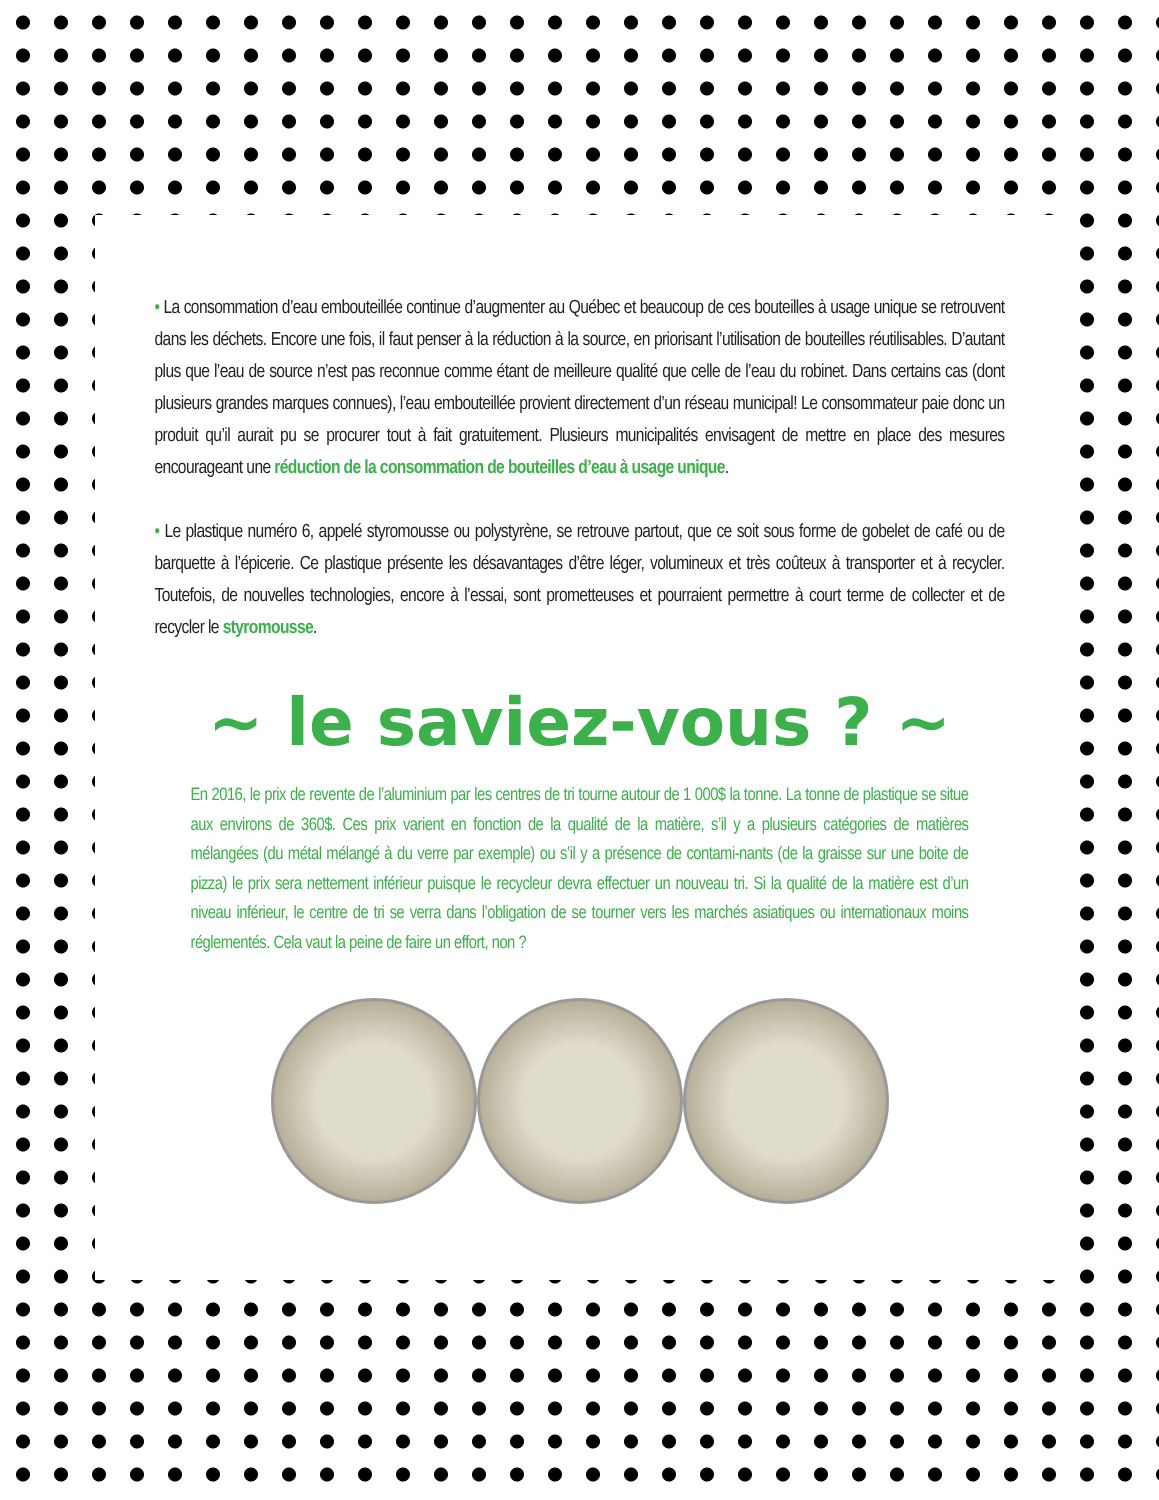• La consommation d’eau embouteillée continue d’augmenter au Québec et beaucoup de ces bouteilles à usage unique se retrouvent dans les déchets. Encore une fois, il faut penser à la réduction à la source, en priorisant l’utilisation de bouteilles réutilisables. D’autant plus que l’eau de source n’est pas reconnue comme étant de meilleure qualité que celle de l’eau du robinet. Dans certains cas (dont plusieurs grandes marques connues), l’eau embouteillée provient directement d’un réseau municipal! Le consommateur paie donc un produit qu’il aurait pu se procurer tout à fait gratuitement. Plusieurs municipalités envisagent de mettre en place des mesures encourageant une réduction de la consommation de bouteilles d’eau à usage unique.
• Le plastique numéro 6, appelé styromousse ou polystyrène, se retrouve partout, que ce soit sous forme de gobelet de café ou de barquette à l’épicerie. Ce plastique présente les désavantages d’être léger, volumineux et très coûteux à transporter et à recycler. Toutefois, de nouvelles technologies, encore à l’essai, sont prometteuses et pourraient permettre à court terme de collecter et de recycler le styromousse.
~ le saviez-vous ? ~
En 2016, le prix de revente de l’aluminium par les centres de tri tourne autour de 1 000$ la tonne. La tonne de plastique se situe aux environs de 360$. Ces prix varient en fonction de la qualité de la matière, s’il y a plusieurs catégories de matières mélangées (du métal mélangé à du verre par exemple) ou s’il y a présence de contami-nants (de la graisse sur une boite de pizza) le prix sera nettement inférieur puisque le recycleur devra effectuer un nouveau tri. Si la qualité de la matière est d’un niveau inférieur, le centre de tri se verra dans l’obligation de se tourner vers les marchés asiatiques ou internationaux moins réglementés. Cela vaut la peine de faire un effort, non ?